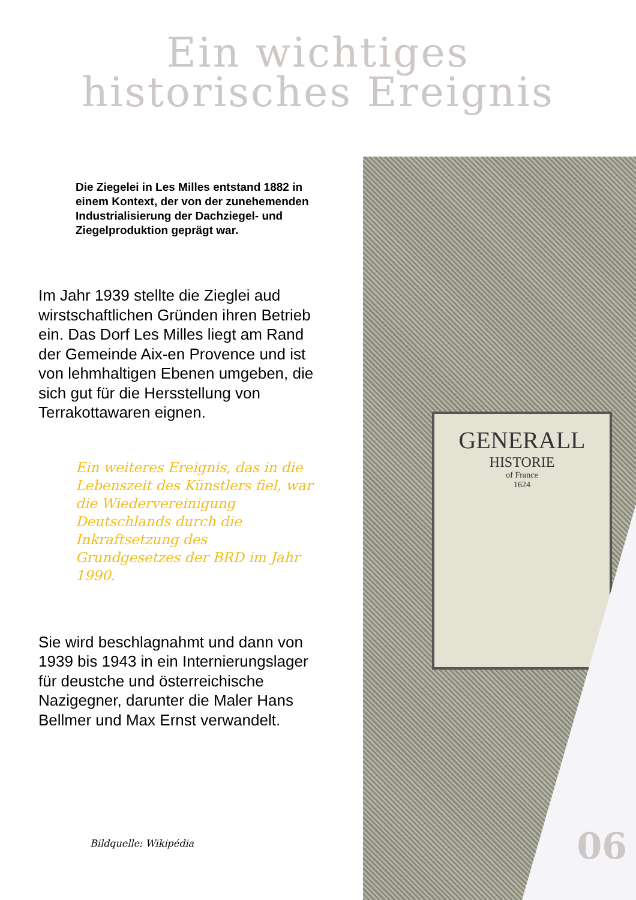Ein wichtiges
historisches Ereignis
Die Ziegelei in Les Milles entstand 1882 in einem Kontext, der von der zunehemenden Industrialisierung der Dachziegel- und Ziegelproduktion geprägt war.
Im Jahr 1939 stellte die Zieglei aud wirstschaftlichen Gründen ihren Betrieb ein. Das Dorf Les Milles liegt am Rand der Gemeinde Aix-en Provence und ist von lehmhaltigen Ebenen umgeben, die sich gut für die Hersstellung von Terrakottawaren eignen.
Ein weiteres Ereignis, das in die Lebenszeit des Künstlers fiel, war die Wiedervereinigung Deutschlands durch die Inkraftsetzung des Grundgesetzes der BRD im Jahr 1990.
Sie wird beschlagnahmt und dann von 1939 bis 1943 in ein Internierungslager für deustche und österreichische Nazigegner, darunter die Maler Hans Bellmer und Max Ernst verwandelt.
Bildquelle: Wikipédia
GENERALL
HISTORIE
of France
1624
06